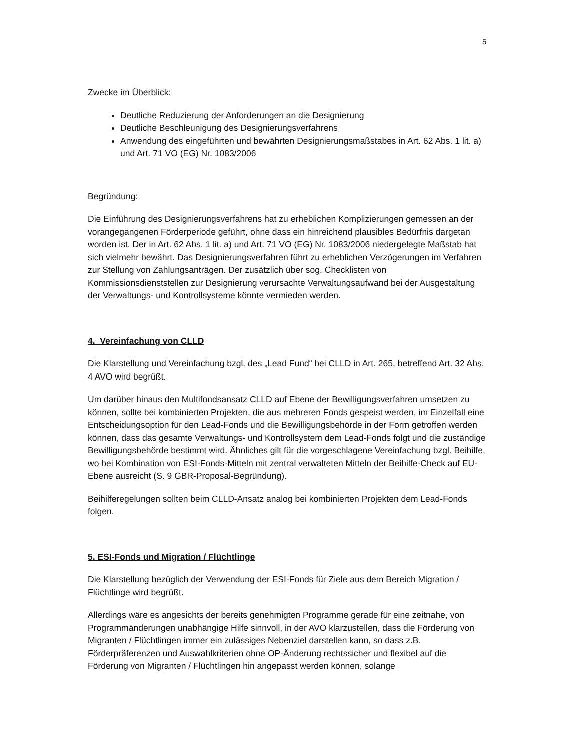5
Zwecke im Überblick:
Deutliche Reduzierung der Anforderungen an die Designierung
Deutliche Beschleunigung des Designierungsverfahrens
Anwendung des eingeführten und bewährten Designierungsmaßstabes in Art. 62 Abs. 1 lit. a) und Art. 71 VO (EG) Nr. 1083/2006
Begründung:
Die Einführung des Designierungsverfahrens hat zu erheblichen Komplizierungen gemessen an der vorangegangenen Förderperiode geführt, ohne dass ein hinreichend plausibles Bedürfnis dargetan worden ist. Der in Art. 62 Abs. 1 lit. a) und Art. 71 VO (EG) Nr. 1083/2006 niedergelegte Maßstab hat sich vielmehr bewährt. Das Designierungsverfahren führt zu erheblichen Verzögerungen im Verfahren zur Stellung von Zahlungsanträgen. Der zusätzlich über sog. Checklisten von Kommissionsdienststellen zur Designierung verursachte Verwaltungsaufwand bei der Ausgestaltung der Verwaltungs- und Kontrollsysteme könnte vermieden werden.
4. Vereinfachung von CLLD
Die Klarstellung und Vereinfachung bzgl. des „Lead Fund“ bei CLLD in Art. 265, betreffend Art. 32 Abs. 4 AVO wird begrüßt.
Um darüber hinaus den Multifondsansatz CLLD auf Ebene der Bewilligungsverfahren umsetzen zu können, sollte bei kombinierten Projekten, die aus mehreren Fonds gespeist werden, im Einzelfall eine Entscheidungsoption für den Lead-Fonds und die Bewilligungsbehörde in der Form getroffen werden können, dass das gesamte Verwaltungs- und Kontrollsystem dem Lead-Fonds folgt und die zuständige Bewilligungsbehörde bestimmt wird. Ähnliches gilt für die vorgeschlagene Vereinfachung bzgl. Beihilfe, wo bei Kombination von ESI-Fonds-Mitteln mit zentral verwalteten Mitteln der Beihilfe-Check auf EU-Ebene ausreicht (S. 9 GBR-Proposal-Begründung).
Beihilferegelungen sollten beim CLLD-Ansatz analog bei kombinierten Projekten dem Lead-Fonds folgen.
5. ESI-Fonds und Migration / Flüchtlinge
Die Klarstellung bezüglich der Verwendung der ESI-Fonds für Ziele aus dem Bereich Migration / Flüchtlinge wird begrüßt.
Allerdings wäre es angesichts der bereits genehmigten Programme gerade für eine zeitnahe, von Programmänderungen unabhängige Hilfe sinnvoll, in der AVO klarzustellen, dass die Förderung von Migranten / Flüchtlingen immer ein zulässiges Nebenziel darstellen kann, so dass z.B. Förderpräferenzen und Auswahlkriterien ohne OP-Änderung rechtssicher und flexibel auf die Förderung von Migranten / Flüchtlingen hin angepasst werden können, solange